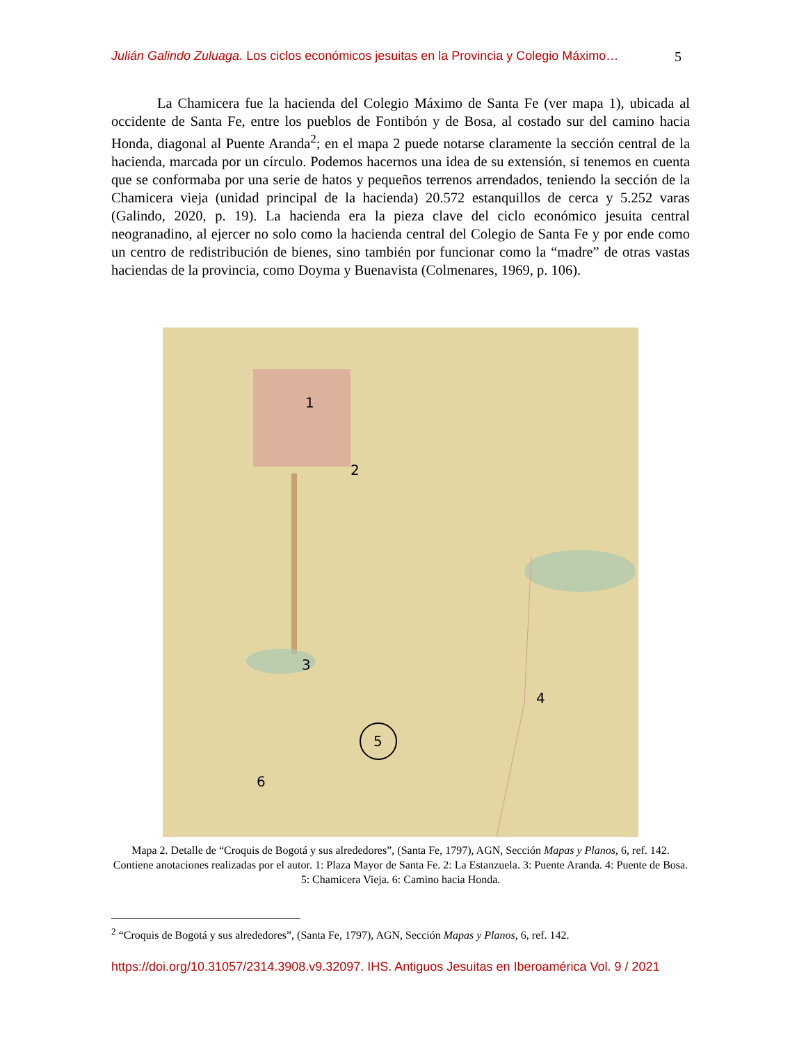Julián Galindo Zuluaga. Los ciclos económicos jesuitas en la Provincia y Colegio Máximo… 5
La Chamicera fue la hacienda del Colegio Máximo de Santa Fe (ver mapa 1), ubicada al occidente de Santa Fe, entre los pueblos de Fontibón y de Bosa, al costado sur del camino hacia Honda, diagonal al Puente Aranda<sup>2</sup>; en el mapa 2 puede notarse claramente la sección central de la hacienda, marcada por un círculo. Podemos hacernos una idea de su extensión, si tenemos en cuenta que se conformaba por una serie de hatos y pequeños terrenos arrendados, teniendo la sección de la Chamicera vieja (unidad principal de la hacienda) 20.572 estanquillos de cerca y 5.252 varas (Galindo, 2020, p. 19). La hacienda era la pieza clave del ciclo económico jesuita central neogranadino, al ejercer no solo como la hacienda central del Colegio de Santa Fe y por ende como un centro de redistribución de bienes, sino también por funcionar como la “madre” de otras vastas haciendas de la provincia, como Doyma y Buenavista (Colmenares, 1969, p. 106).
1
2
3
4
5
6
Mapa 2. Detalle de “Croquis de Bogotá y sus alrededores”, (Santa Fe, 1797), AGN, Sección Mapas y Planos, 6, ref. 142. Contiene anotaciones realizadas por el autor. 1: Plaza Mayor de Santa Fe. 2: La Estanzuela. 3: Puente Aranda. 4: Puente de Bosa. 5: Chamicera Vieja. 6: Camino hacia Honda.
<sup>2</sup> “Croquis de Bogotá y sus alrededores”, (Santa Fe, 1797), AGN, Sección Mapas y Planos, 6, ref. 142.
https://doi.org/10.31057/2314.3908.v9.32097. IHS. Antiguos Jesuitas en Iberoamérica Vol. 9 / 2021